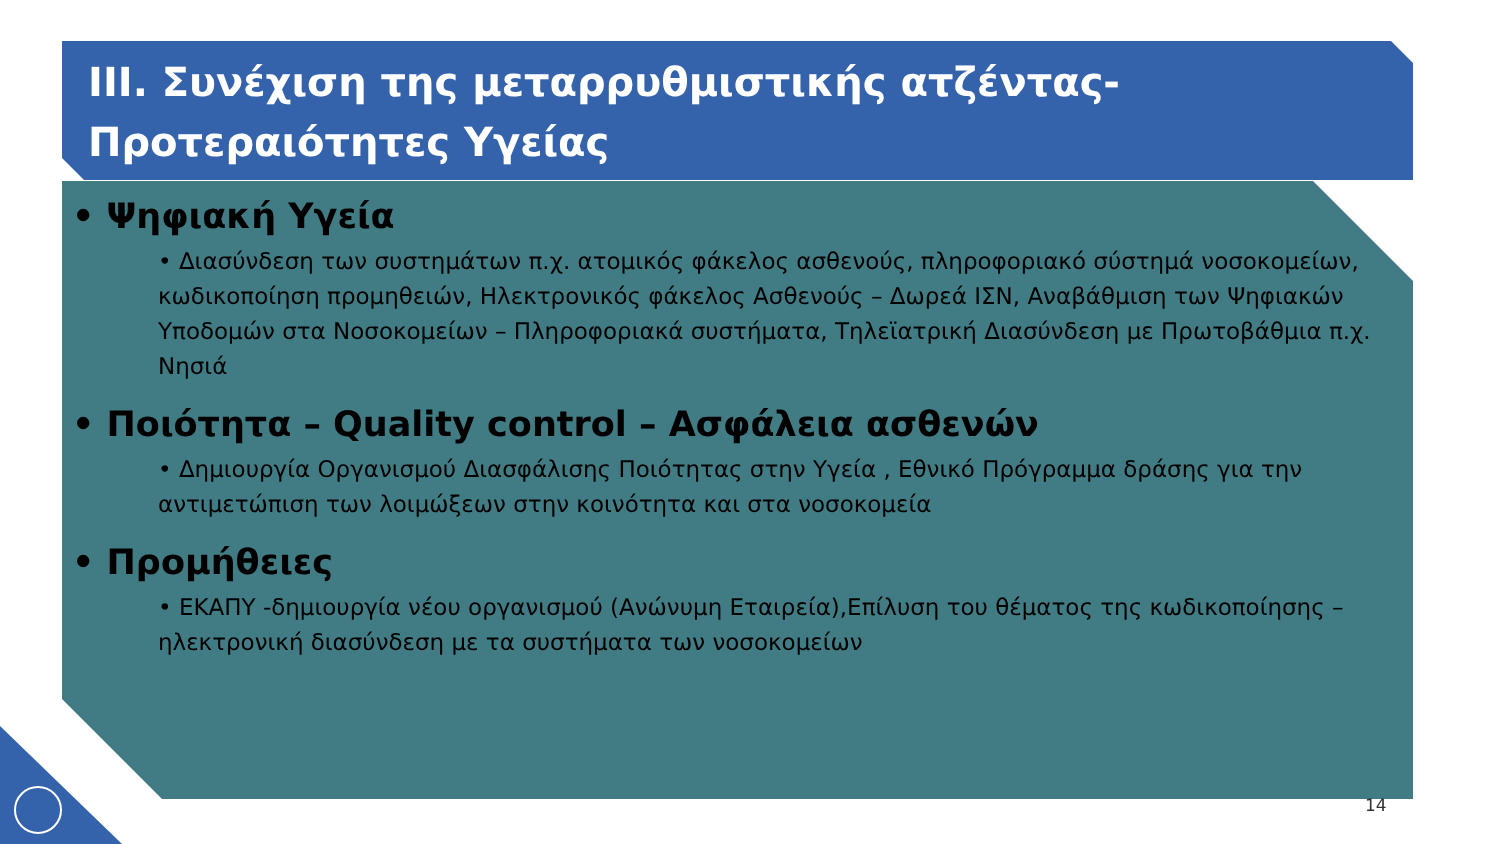III. Συνέχιση της μεταρρυθμιστικής ατζέντας-
Προτεραιότητες Υγείας
• Ψηφιακή Υγεία
• Διασύνδεση των συστημάτων π.χ. ατομικός φάκελος ασθενούς, πληροφοριακό σύστημά νοσοκομείων, κωδικοποίηση προμηθειών, Ηλεκτρονικός φάκελος Ασθενούς – Δωρεά ΙΣΝ, Αναβάθμιση των Ψηφιακών Υποδομών στα Νοσοκομείων – Πληροφοριακά συστήματα, Τηλεϊατρική Διασύνδεση με Πρωτοβάθμια π.χ. Νησιά
• Ποιότητα – Quality control – Ασφάλεια ασθενών
• Δημιουργία Οργανισμού Διασφάλισης Ποιότητας στην Υγεία , Εθνικό Πρόγραμμα δράσης για την αντιμετώπιση των λοιμώξεων στην κοινότητα και στα νοσοκομεία
• Προμήθειες
• ΕΚΑΠΥ -δημιουργία νέου οργανισμού (Ανώνυμη Εταιρεία),Επίλυση του θέματος της κωδικοποίησης – ηλεκτρονική διασύνδεση με τα συστήματα των νοσοκομείων
14